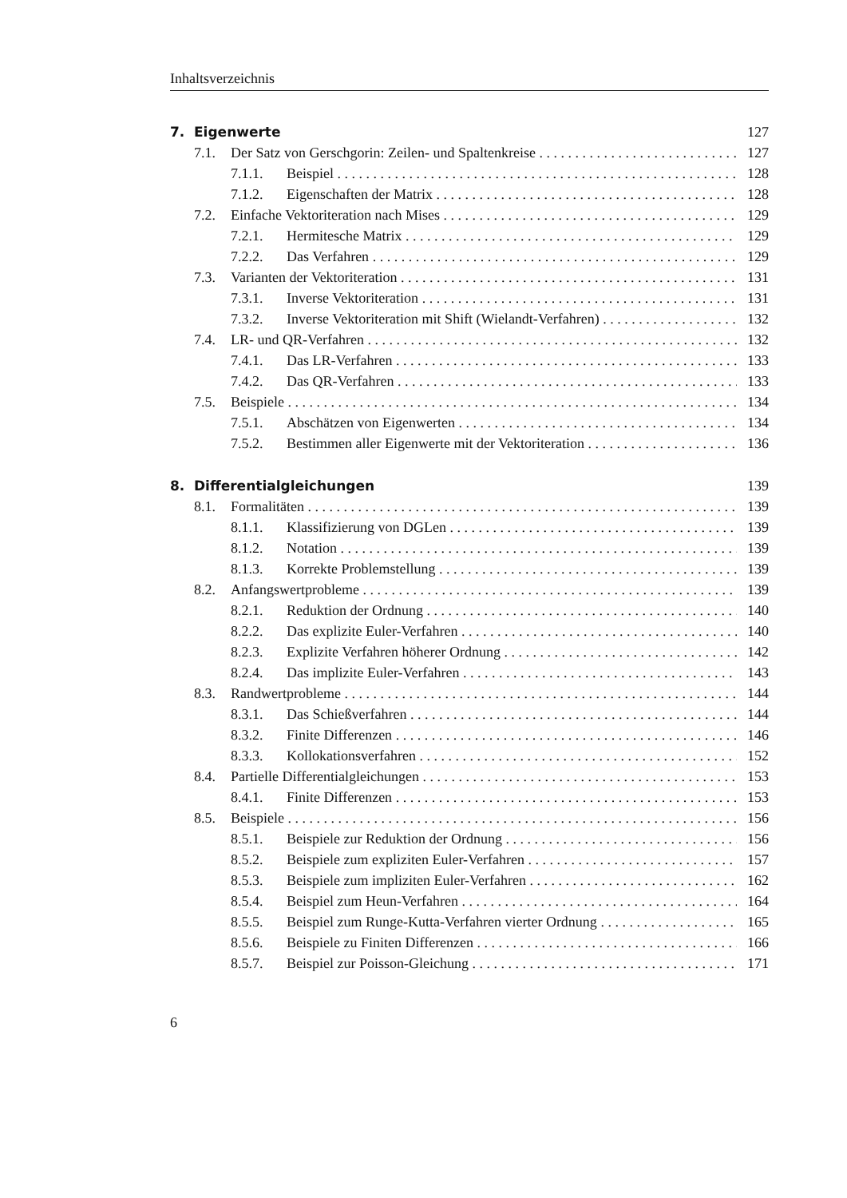Inhaltsverzeichnis
7. Eigenwerte 127
7.1. Der Satz von Gerschgorin: Zeilen- und Spaltenkreise 127
7.1.1. Beispiel 128
7.1.2. Eigenschaften der Matrix 128
7.2. Einfache Vektoriteration nach Mises 129
7.2.1. Hermitesche Matrix 129
7.2.2. Das Verfahren 129
7.3. Varianten der Vektoriteration 131
7.3.1. Inverse Vektoriteration 131
7.3.2. Inverse Vektoriteration mit Shift (Wielandt-Verfahren) 132
7.4. LR- und QR-Verfahren 132
7.4.1. Das LR-Verfahren 133
7.4.2. Das QR-Verfahren 133
7.5. Beispiele 134
7.5.1. Abschätzen von Eigenwerten 134
7.5.2. Bestimmen aller Eigenwerte mit der Vektoriteration 136
8. Differentialgleichungen 139
8.1. Formalitäten 139
8.1.1. Klassifizierung von DGLen 139
8.1.2. Notation 139
8.1.3. Korrekte Problemstellung 139
8.2. Anfangswertprobleme 139
8.2.1. Reduktion der Ordnung 140
8.2.2. Das explizite Euler-Verfahren 140
8.2.3. Explizite Verfahren höherer Ordnung 142
8.2.4. Das implizite Euler-Verfahren 143
8.3. Randwertprobleme 144
8.3.1. Das Schießverfahren 144
8.3.2. Finite Differenzen 146
8.3.3. Kollokationsverfahren 152
8.4. Partielle Differentialgleichungen 153
8.4.1. Finite Differenzen 153
8.5. Beispiele 156
8.5.1. Beispiele zur Reduktion der Ordnung 156
8.5.2. Beispiele zum expliziten Euler-Verfahren 157
8.5.3. Beispiele zum impliziten Euler-Verfahren 162
8.5.4. Beispiel zum Heun-Verfahren 164
8.5.5. Beispiel zum Runge-Kutta-Verfahren vierter Ordnung 165
8.5.6. Beispiele zu Finiten Differenzen 166
8.5.7. Beispiel zur Poisson-Gleichung 171
6